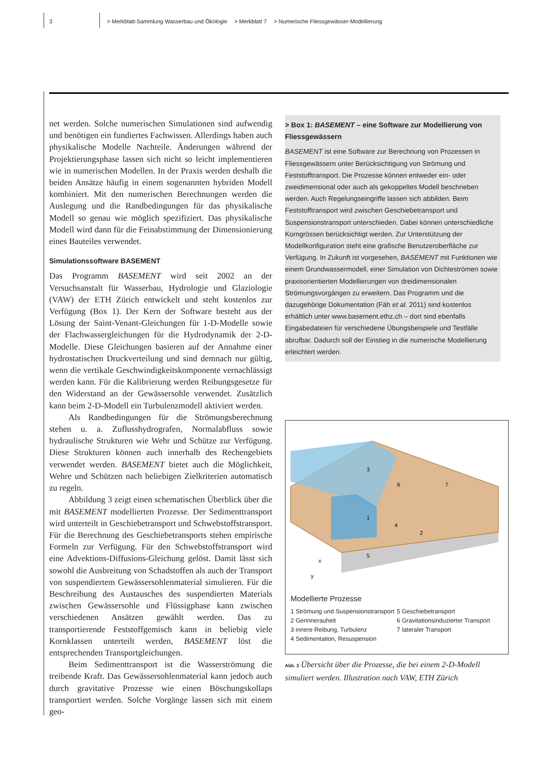3 > Merkblatt-Sammlung Wasserbau und Ökologie > Merkblatt 7 > Numerische Fliessgewässer-Modellierung
net werden. Solche numerischen Simulationen sind aufwendig und benötigen ein fundiertes Fachwissen. Allerdings haben auch physikalische Modelle Nachteile. Änderungen während der Projektierungsphase lassen sich nicht so leicht implementieren wie in numerischen Modellen. In der Praxis werden deshalb die beiden Ansätze häufig in einem sogenannten hybriden Modell kombiniert. Mit den numerischen Berechnungen werden die Auslegung und die Randbedingungen für das physikalische Modell so genau wie möglich spezifiziert. Das physikalische Modell wird dann für die Feinabstimmung der Dimensionierung eines Bauteiles verwendet.
Simulationssoftware BASEMENT
Das Programm BASEMENT wird seit 2002 an der Versuchsanstalt für Wasserbau, Hydrologie und Glaziologie (VAW) der ETH Zürich entwickelt und steht kostenlos zur Verfügung (Box 1). Der Kern der Software besteht aus der Lösung der Saint-Venant-Gleichungen für 1-D-Modelle sowie der Flachwassergleichungen für die Hydrodynamik der 2-D-Modelle. Diese Gleichungen basieren auf der Annahme einer hydrostatischen Druckverteilung und sind demnach nur gültig, wenn die vertikale Geschwindigkeitskomponente vernachlässigt werden kann. Für die Kalibrierung werden Reibungsgesetze für den Widerstand an der Gewässersohle verwendet. Zusätzlich kann beim 2-D-Modell ein Turbulenzmodell aktiviert werden.
Als Randbedingungen für die Strömungsberechnung stehen u. a. Zuflusshydrografen, Normalabfluss sowie hydraulische Strukturen wie Wehr und Schütze zur Verfügung. Diese Strukturen können auch innerhalb des Rechengebiets verwendet werden. BASEMENT bietet auch die Möglichkeit, Wehre und Schützen nach beliebigen Zielkriterien automatisch zu regeln.
Abbildung 3 zeigt einen schematischen Überblick über die mit BASEMENT modellierten Prozesse. Der Sedimenttransport wird unterteilt in Geschiebetransport und Schwebstoffstransport. Für die Berechnung des Geschiebetransports stehen empirische Formeln zur Verfügung. Für den Schwebstoffstransport wird eine Advektions-Diffusions-Gleichung gelöst. Damit lässt sich sowohl die Ausbreitung von Schadstoffen als auch der Transport von suspendiertem Gewässersohlenmaterial simulieren. Für die Beschreibung des Austausches des suspendierten Materials zwischen Gewässersohle und Flüssigphase kann zwischen verschiedenen Ansätzen gewählt werden. Das zu transportierende Feststoffgemisch kann in beliebig viele Kornklassen unterteilt werden, BASEMENT löst die entsprechenden Transportgleichungen.
Beim Sedimenttransport ist die Wasserströmung die treibende Kraft. Das Gewässersohlenmaterial kann jedoch auch durch gravitative Prozesse wie einen Böschungskollaps transportiert werden. Solche Vorgänge lassen sich mit einem geo-
> Box 1: BASEMENT – eine Software zur Modellierung von Fliessgewässern
BASEMENT ist eine Software zur Berechnung von Prozessen in Fliessgewässern unter Berücksichtigung von Strömung und Feststofftransport. Die Prozesse können entweder ein- oder zweidimensional oder auch als gekoppeltes Modell beschrieben werden. Auch Regelungseingriffe lassen sich abbilden. Beim Feststofftransport wird zwischen Geschiebetransport und Suspensionstransport unterschieden. Dabei können unterschiedliche Korngrössen berücksichtigt werden. Zur Unterstützung der Modellkonfiguration steht eine grafische Benutzeroberfläche zur Verfügung. In Zukunft ist vorgesehen, BASEMENT mit Funktionen wie einem Grundwassermodell, einer Simulation von Dichteströmen sowie praxisorientierten Modellierungen von dreidimensionalen Strömungsvorgängen zu erweitern. Das Programm und die dazugehörige Dokumentation (Fäh et al. 2011) sind kostenlos erhältlich unter www.basement.ethz.ch – dort sind ebenfalls Eingabedateien für verschiedene Übungsbeispiele und Testfälle abrufbar. Dadurch soll der Einstieg in die numerische Modellierung erleichtert werden.
3
6
7
1
4
2
5
x
y
Modellierte Prozesse
1 Strömung und Suspensionstransport
2 Gerinnerauheit
3 innere Reibung, Turbulenz
4 Sedimentation, Resuspension
5 Geschiebetransport
6 Gravitationsinduzierter Transport
7 lateraler Transport
Abb. 3 Übersicht über die Prozesse, die bei einem 2-D-Modell simuliert werden. Illustration nach VAW, ETH Zürich